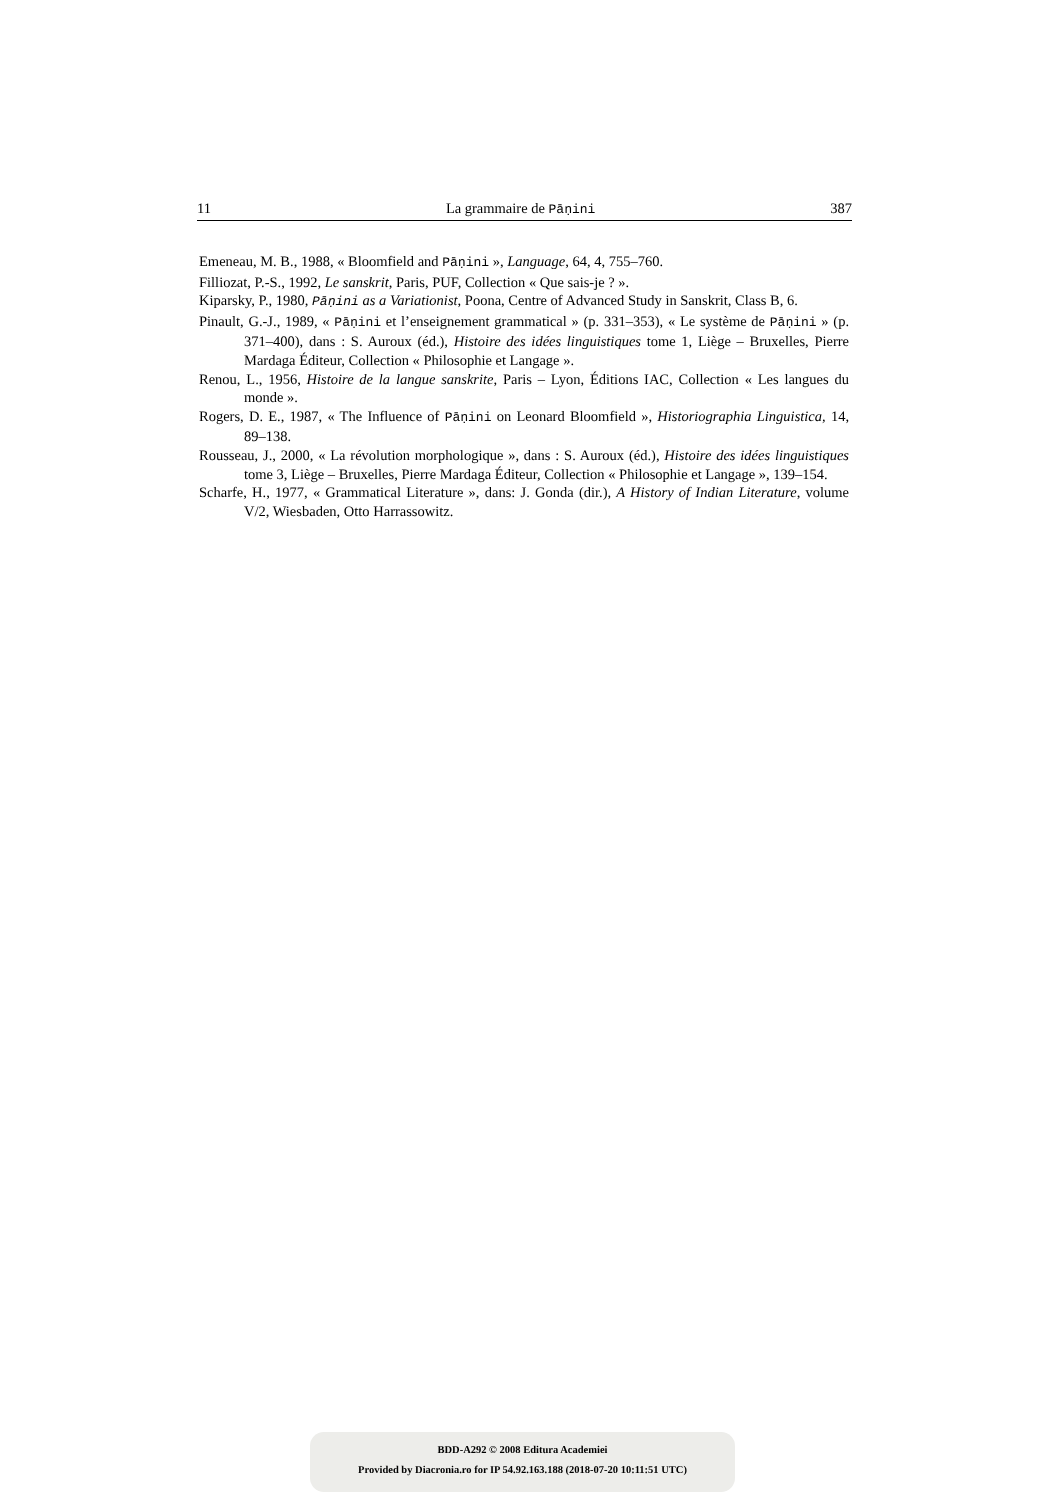11 La grammaire de Pāṇini 387
Emeneau, M. B., 1988, « Bloomfield and Pāṇini », Language, 64, 4, 755–760.
Filliozat, P.-S., 1992, Le sanskrit, Paris, PUF, Collection « Que sais-je ? ».
Kiparsky, P., 1980, Pāṇini as a Variationist, Poona, Centre of Advanced Study in Sanskrit, Class B, 6.
Pinault, G.-J., 1989, « Pāṇini et l’enseignement grammatical » (p. 331–353), « Le système de Pāṇini » (p. 371–400), dans : S. Auroux (éd.), Histoire des idées linguistiques tome 1, Liège – Bruxelles, Pierre Mardaga Éditeur, Collection « Philosophie et Langage ».
Renou, L., 1956, Histoire de la langue sanskrite, Paris – Lyon, Éditions IAC, Collection « Les langues du monde ».
Rogers, D. E., 1987, « The Influence of Pāṇini on Leonard Bloomfield », Historiographia Linguistica, 14, 89–138.
Rousseau, J., 2000, « La révolution morphologique », dans : S. Auroux (éd.), Histoire des idées linguistiques tome 3, Liège – Bruxelles, Pierre Mardaga Éditeur, Collection « Philosophie et Langage », 139–154.
Scharfe, H., 1977, « Grammatical Literature », dans: J. Gonda (dir.), A History of Indian Literature, volume V/2, Wiesbaden, Otto Harrassowitz.
BDD-A292 © 2008 Editura Academiei
Provided by Diacronia.ro for IP 54.92.163.188 (2018-07-20 10:11:51 UTC)